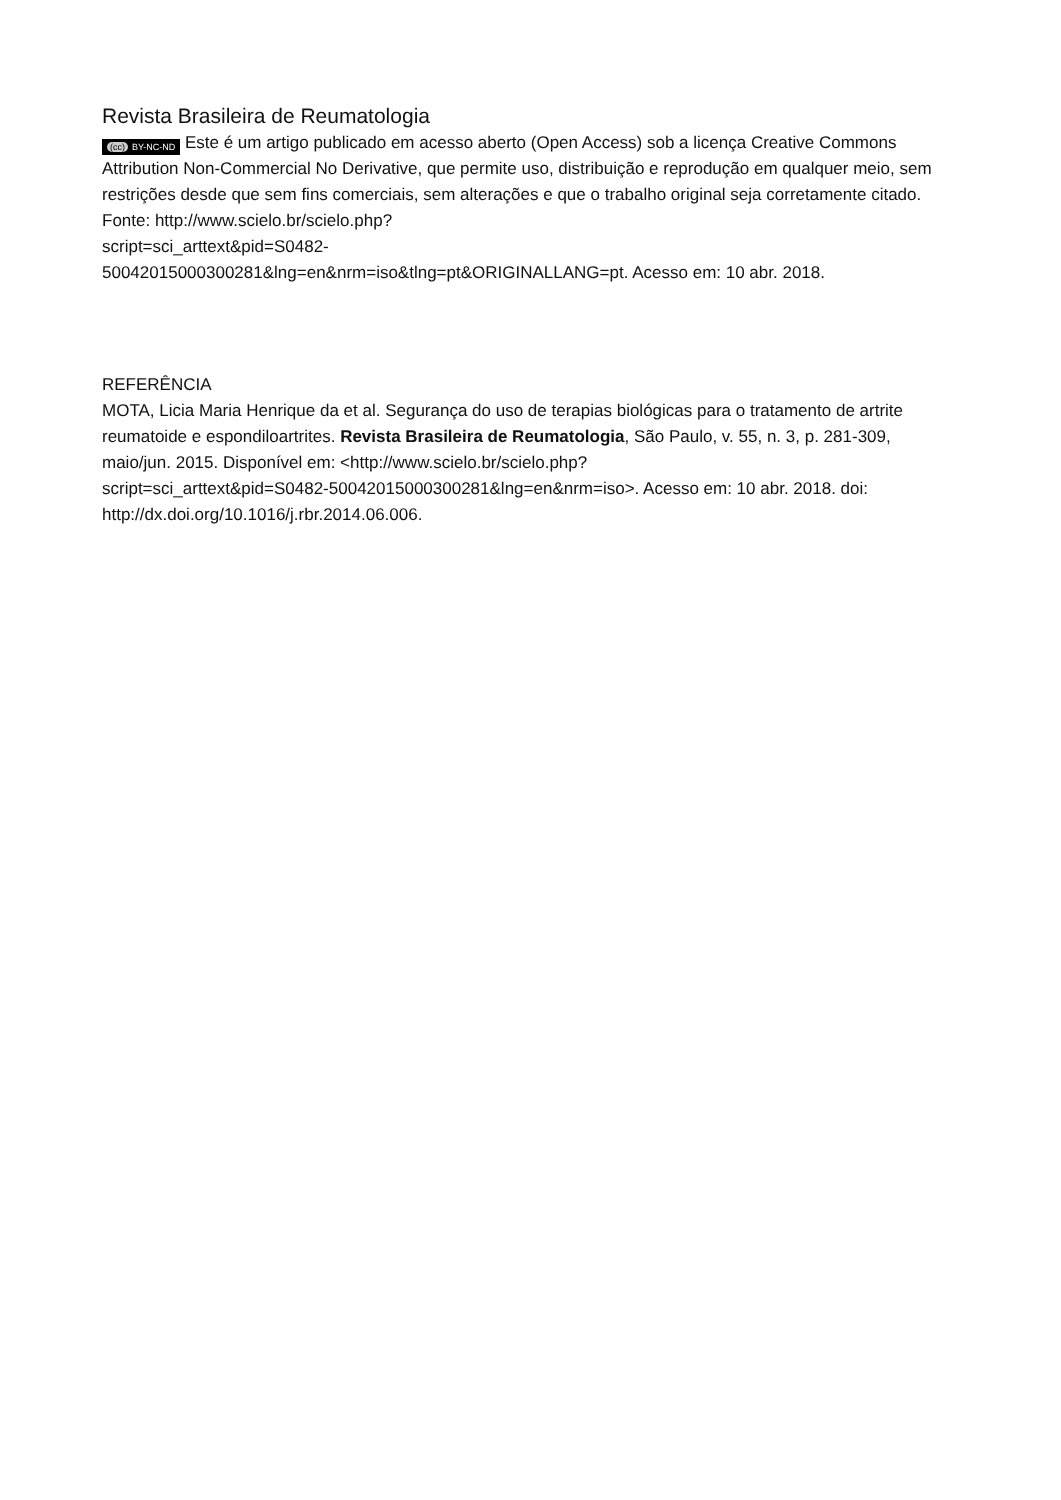Revista Brasileira de Reumatologia
(cc) BY-NC-ND Este é um artigo publicado em acesso aberto (Open Access) sob a licença Creative Commons Attribution Non-Commercial No Derivative, que permite uso, distribuição e reprodução em qualquer meio, sem restrições desde que sem fins comerciais, sem alterações e que o trabalho original seja corretamente citado. Fonte: http://www.scielo.br/scielo.php?
script=sci_arttext&pid=S0482-
50042015000300281&lng=en&nrm=iso&tlng=pt&ORIGINALLANG=pt. Acesso em: 10 abr. 2018.
REFERÊNCIA
MOTA, Licia Maria Henrique da et al. Segurança do uso de terapias biológicas para o tratamento de artrite reumatoide e espondiloartrites. Revista Brasileira de Reumatologia, São Paulo, v. 55, n. 3, p. 281-309, maio/jun. 2015. Disponível em: <http://www.scielo.br/scielo.php?
script=sci_arttext&pid=S0482-50042015000300281&lng=en&nrm=iso>. Acesso em: 10 abr. 2018. doi: http://dx.doi.org/10.1016/j.rbr.2014.06.006.